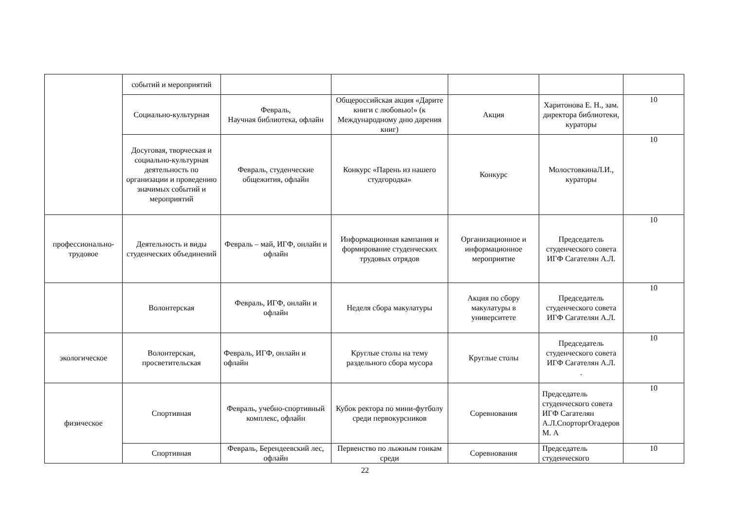| | событий и мероприятий | | | | | |
| | Социально-культурная | Февраль, Научная библиотека, офлайн | Общероссийская акция «Дарите книги с любовью!» (к Международному дню дарения книг) | Акция | Харитонова Е. Н., зам. директора библиотеки, кураторы | 10 |
| | Досуговая, творческая и социально-культурная деятельность по организации и проведению значимых событий и мероприятий | Февраль, студенческие общежития, офлайн | Конкурс «Парень из нашего студгородка» | Конкурс | МолостовкинаЛ.И., кураторы | 10 |
| профессионально-трудовое | Деятельность и виды студенческих объединений | Февраль – май, ИГФ, онлайн и офлайн | Информационная кампания и формирование студенческих трудовых отрядов | Организационное и информационное мероприятие | Председатель студенческого совета ИГФ Сагателян А.Л. | 10 |
| | Волонтерская | Февраль, ИГФ, онлайн и офлайн | Неделя сбора макулатуры | Акция по сбору макулатуры в университете | Председатель студенческого совета ИГФ Сагателян А.Л. | 10 |
| экологическое | Волонтерская, просветительская | Февраль, ИГФ, онлайн и офлайн | Круглые столы на тему раздельного сбора мусора | Круглые столы | Председатель студенческого совета ИГФ Сагателян А.Л. . | 10 |
| физическое | Спортивная | Февраль, учебно-спортивный комплекс, офлайн | Кубок ректора по мини-футболу среди первокурсников | Соревнования | Председатель студенческого совета ИГФ Сагателян А.Л.СпорторгОгадеров М. А | 10 |
| | Спортивная | Февраль, Берендеевский лес, офлайн | Первенство по лыжным гонкам среди | Соревнования | Председатель студенческого | 10 |
22